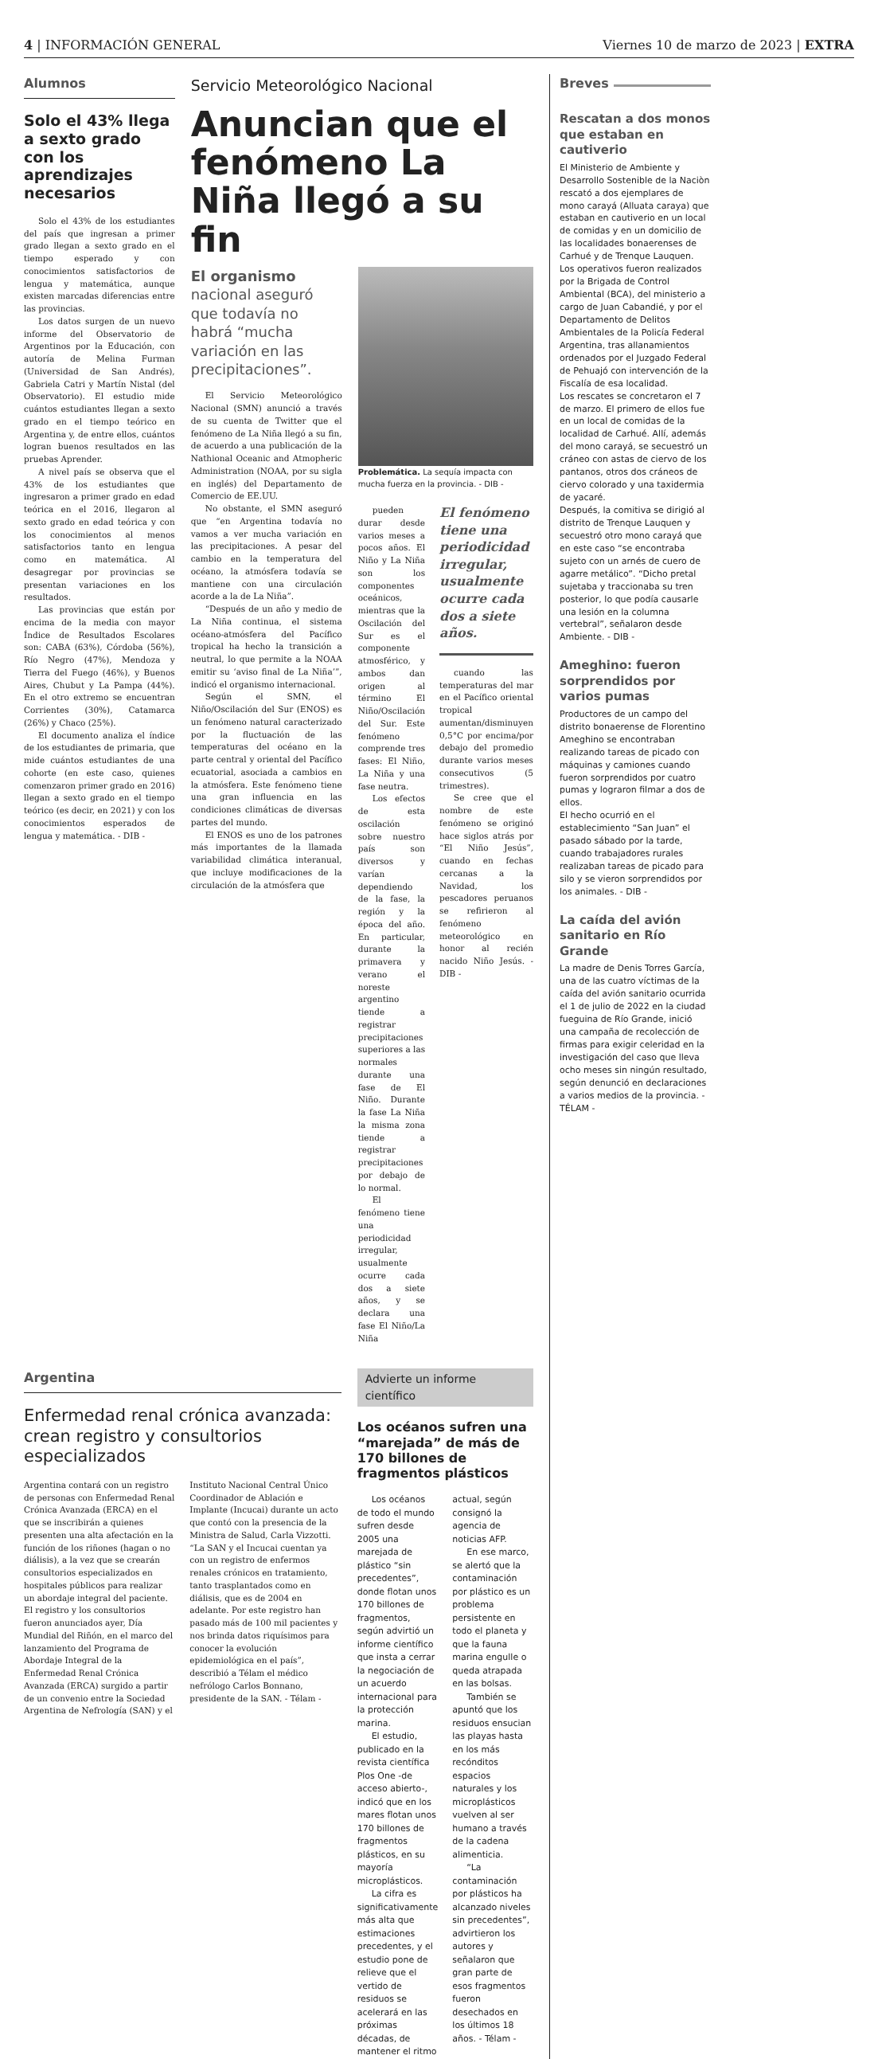4 | INFORMACIÓN GENERAL Viernes 10 de marzo de 2023 | EXTRA
Alumnos
Solo el 43% llega a sexto grado con los aprendizajes necesarios
Solo el 43% de los estudiantes del país que ingresan a primer grado llegan a sexto grado en el tiempo esperado y con conocimientos satisfactorios de lengua y matemática, aunque existen marcadas diferencias entre las provincias.
Los datos surgen de un nuevo informe del Observatorio de Argentinos por la Educación, con autoría de Melina Furman (Universidad de San Andrés), Gabriela Catri y Martín Nistal (del Observatorio). El estudio mide cuántos estudiantes llegan a sexto grado en el tiempo teórico en Argentina y, de entre ellos, cuántos logran buenos resultados en las pruebas Aprender.
A nivel país se observa que el 43% de los estudiantes que ingresaron a primer grado en edad teórica en el 2016, llegaron al sexto grado en edad teórica y con los conocimientos al menos satisfactorios tanto en lengua como en matemática. Al desagregar por provincias se presentan variaciones en los resultados.
Las provincias que están por encima de la media con mayor Índice de Resultados Escolares son: CABA (63%), Córdoba (56%), Río Negro (47%), Mendoza y Tierra del Fuego (46%), y Buenos Aires, Chubut y La Pampa (44%). En el otro extremo se encuentran Corrientes (30%), Catamarca (26%) y Chaco (25%).
El documento analiza el índice de los estudiantes de primaria, que mide cuántos estudiantes de una cohorte (en este caso, quienes comenzaron primer grado en 2016) llegan a sexto grado en el tiempo teórico (es decir, en 2021) y con los conocimientos esperados de lengua y matemática. - DIB -
Servicio Meteorológico Nacional
Anuncian que el fenómeno La Niña llegó a su fin
El organismo nacional aseguró que todavía no habrá “mucha variación en las precipitaciones”.
El Servicio Meteorológico Nacional (SMN) anunció a través de su cuenta de Twitter que el fenómeno de La Niña llegó a su fin, de acuerdo a una publicación de la Nathional Oceanic and Atmopheric Administration (NOAA, por su sigla en inglés) del Departamento de Comercio de EE.UU.
No obstante, el SMN aseguró que “en Argentina todavía no vamos a ver mucha variación en las precipitaciones. A pesar del cambio en la temperatura del océano, la atmósfera todavía se mantiene con una circulación acorde a la de La Niña”.
“Después de un año y medio de La Niña continua, el sistema océano-atmósfera del Pacífico tropical ha hecho la transición a neutral, lo que permite a la NOAA emitir su ‘aviso final de La Niña’”, indicó el organismo internacional.
Según el SMN, el Niño/Oscilación del Sur (ENOS) es un fenómeno natural caracterizado por la fluctuación de las temperaturas del océano en la parte central y oriental del Pacífico ecuatorial, asociada a cambios en la atmósfera. Este fenómeno tiene una gran influencia en las condiciones climáticas de diversas partes del mundo.
El ENOS es uno de los patrones más importantes de la llamada variabilidad climática interanual, que incluye modificaciones de la circulación de la atmósfera que
Problemática. La sequía impacta con mucha fuerza en la provincia. - DIB -
pueden durar desde varios meses a pocos años. El Niño y La Niña son los componentes oceánicos, mientras que la Oscilación del Sur es el componente atmosférico, y ambos dan origen al término El Niño/Oscilación del Sur. Este fenómeno comprende tres fases: El Niño, La Niña y una fase neutra.
Los efectos de esta oscilación sobre nuestro país son diversos y varían dependiendo de la fase, la región y la época del año. En particular, durante la primavera y verano el noreste argentino tiende a registrar precipitaciones superiores a las normales durante una fase de El Niño. Durante la fase La Niña la misma zona tiende a registrar precipitaciones por debajo de lo normal.
El fenómeno tiene una periodicidad irregular, usualmente ocurre cada dos a siete años, y se declara una fase El Niño/La Niña
El fenómeno tiene una periodicidad irregular, usualmente ocurre cada dos a siete años.
cuando las temperaturas del mar en el Pacífico oriental tropical aumentan/disminuyen 0,5°C por encima/por debajo del promedio durante varios meses consecutivos (5 trimestres).
Se cree que el nombre de este fenómeno se originó hace siglos atrás por “El Niño Jesús”, cuando en fechas cercanas a la Navidad, los pescadores peruanos se refirieron al fenómeno meteorológico en honor al recién nacido Niño Jesús. - DIB -
Argentina
Enfermedad renal crónica avanzada: crean registro y consultorios especializados
Argentina contará con un registro de personas con Enfermedad Renal Crónica Avanzada (ERCA) en el que se inscribirán a quienes presenten una alta afectación en la función de los riñones (hagan o no diálisis), a la vez que se crearán consultorios especializados en hospitales públicos para realizar un abordaje integral del paciente. El registro y los consultorios fueron anunciados ayer, Día Mundial del Riñón, en el marco del lanzamiento del Programa de Abordaje Integral de la Enfermedad Renal Crónica Avanzada (ERCA) surgido a partir de un convenio entre la Sociedad Argentina de Nefrología (SAN) y el Instituto Nacional Central Único Coordinador de Ablación e Implante (Incucai) durante un acto que contó con la presencia de la Ministra de Salud, Carla Vizzotti. “La SAN y el Incucai cuentan ya con un registro de enfermos renales crónicos en tratamiento, tanto trasplantados como en diálisis, que es de 2004 en adelante. Por este registro han pasado más de 100 mil pacientes y nos brinda datos riquísimos para conocer la evolución epidemiológica en el país”, describió a Télam el médico nefrólogo Carlos Bonnano, presidente de la SAN. - Télam -
Advierte un informe científico
Los océanos sufren una “marejada” de más de 170 billones de fragmentos plásticos
Los océanos de todo el mundo sufren desde 2005 una marejada de plástico “sin precedentes”, donde flotan unos 170 billones de fragmentos, según advirtió un informe científico que insta a cerrar la negociación de un acuerdo internacional para la protección marina.
El estudio, publicado en la revista científica Plos One -de acceso abierto-, indicó que en los mares flotan unos 170 billones de fragmentos plásticos, en su mayoría microplásticos.
La cifra es significativamente más alta que estimaciones precedentes, y el estudio pone de relieve que el vertido de residuos se acelerará en las próximas décadas, de mantener el ritmo actual, según consignó la agencia de noticias AFP.
En ese marco, se alertó que la contaminación por plástico es un problema persistente en todo el planeta y que la fauna marina engulle o queda atrapada en las bolsas.
También se apuntó que los residuos ensucian las playas hasta en los más recónditos espacios naturales y los microplásticos vuelven al ser humano a través de la cadena alimenticia.
“La contaminación por plásticos ha alcanzado niveles sin precedentes”, advirtieron los autores y señalaron que gran parte de esos fragmentos fueron desechados en los últimos 18 años. - Télam -
Breves
Rescatan a dos monos que estaban en cautiverio
El Ministerio de Ambiente y Desarrollo Sostenible de la Naciòn rescató a dos ejemplares de mono carayá (Alluata caraya) que estaban en cautiverio en un local de comidas y en un domicilio de las localidades bonaerenses de Carhué y de Trenque Lauquen.
Los operativos fueron realizados por la Brigada de Control Ambiental (BCA), del ministerio a cargo de Juan Cabandié, y por el Departamento de Delitos Ambientales de la Policía Federal Argentina, tras allanamientos ordenados por el Juzgado Federal de Pehuajó con intervención de la Fiscalía de esa localidad.
Los rescates se concretaron el 7 de marzo. El primero de ellos fue en un local de comidas de la localidad de Carhué. Allí, además del mono carayá, se secuestró un cráneo con astas de ciervo de los pantanos, otros dos cráneos de ciervo colorado y una taxidermia de yacaré.
Después, la comitiva se dirigió al distrito de Trenque Lauquen y secuestró otro mono carayá que en este caso “se encontraba sujeto con un arnés de cuero de agarre metálico”. “Dicho pretal sujetaba y traccionaba su tren posterior, lo que podía causarle una lesión en la columna vertebral”, señalaron desde Ambiente. - DIB -
Ameghino: fueron sorprendidos por varios pumas
Productores de un campo del distrito bonaerense de Florentino Ameghino se encontraban realizando tareas de picado con máquinas y camiones cuando fueron sorprendidos por cuatro pumas y lograron filmar a dos de ellos.
El hecho ocurrió en el establecimiento “San Juan” el pasado sábado por la tarde, cuando trabajadores rurales realizaban tareas de picado para silo y se vieron sorprendidos por los animales. - DIB -
La caída del avión sanitario en Río Grande
La madre de Denis Torres García, una de las cuatro víctimas de la caída del avión sanitario ocurrida el 1 de julio de 2022 en la ciudad fueguina de Río Grande, inició una campaña de recolección de firmas para exigir celeridad en la investigación del caso que lleva ocho meses sin ningún resultado, según denunció en declaraciones a varios medios de la provincia. - TÉLAM -